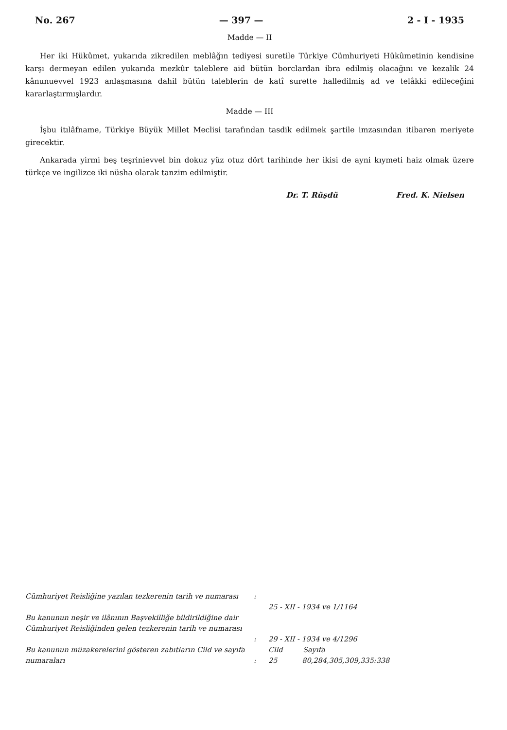No. 267 — 397 — 2 - I - 1935
Madde — II
Her iki Hükûmet, yukarıda zikredilen meblâğın tediyesi suretile Türkiye Cümhuriyeti Hükûmetinin kendisine karşı dermeyan edilen yukarıda mezkûr taleblere aid bütün borclardan ibra edilmiş olacağını ve kezalik 24 kânunuevvel 1923 anlaşmasına dahil bütün taleblerin de katî surette halledilmiş ad ve telâkki edileceğini kararlaştırmışlardır.
Madde — III
İşbu itılâfname, Türkiye Büyük Millet Meclisi tarafından tasdik edilmek şartile imzasından itibaren meriyete girecektir.
Ankarada yirmi beş teşrinievvel bin dokuz yüz otuz dört tarihinde her ikisi de ayni kıymeti haiz olmak üzere türkçe ve ingilizce iki nüsha olarak tanzim edilmiştir.
Dr. T. Rüşdü Fred. K. Nielsen
Cümhuriyet Reisliğine yazılan tezkerenin tarih ve numarası
:
25 - XII - 1934 ve 1/1164
Bu kanunun neşir ve ilânının Başvekilliğe bildirildiğine dair Cümhuriyet Reisliğinden gelen tezkerenin tarih ve numarası
:
29 - XII - 1934 ve 4/1296
Bu kanunun müzakerelerini gösteren zabıtların Cild ve sayıfa numaraları
: Cild Sayıfa
25 80,284,305,309,335:338